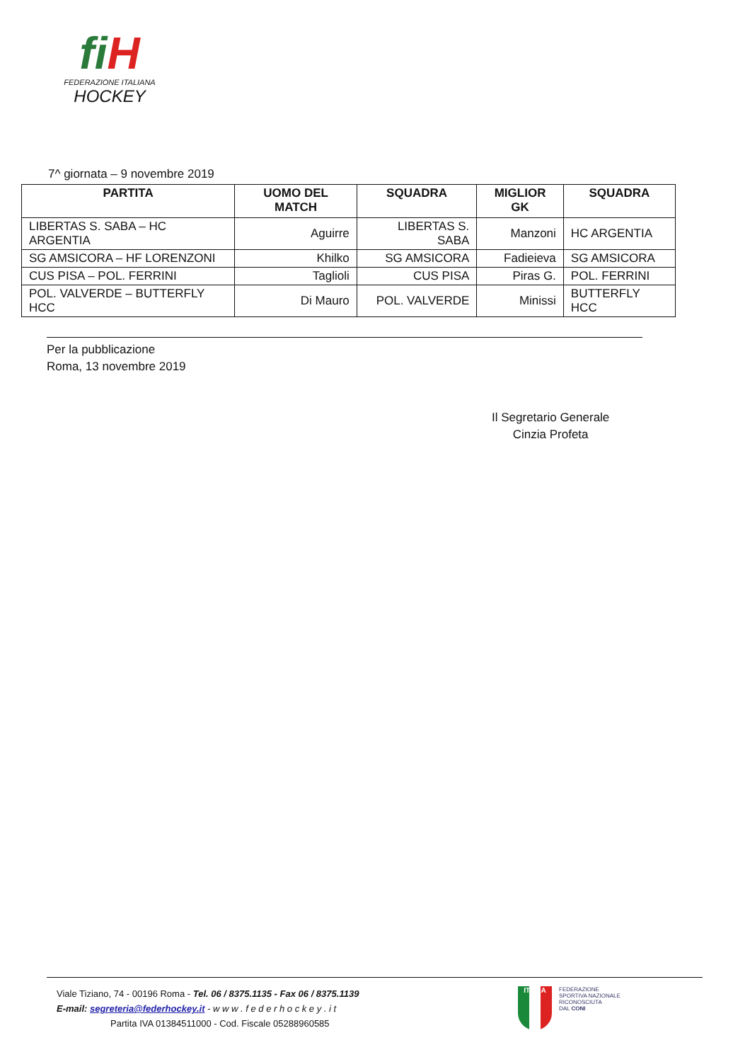fi H
FEDERAZIONE ITALIANA
HOCKEY
7^ giornata – 9 novembre 2019
| PARTITA | UOMO DEL MATCH | SQUADRA | MIGLIOR GK | SQUADRA |
| --- | --- | --- | --- | --- |
| LIBERTAS S. SABA – HC ARGENTIA | Aguirre | LIBERTAS S. SABA | Manzoni | HC ARGENTIA |
| SG AMSICORA – HF LORENZONI | Khilko | SG AMSICORA | Fadieieva | SG AMSICORA |
| CUS PISA – POL. FERRINI | Taglioli | CUS PISA | Piras G. | POL. FERRINI |
| POL. VALVERDE – BUTTERFLY HCC | Di Mauro | POL. VALVERDE | Minissi | BUTTERFLY HCC |
Per la pubblicazione
Roma, 13 novembre 2019
Il Segretario Generale
Cinzia Profeta
Viale Tiziano, 74 - 00196 Roma - Tel. 06 / 8375.1135 - Fax 06 / 8375.1139
E-mail: segreteria@federhockey.it - w w w . f e d e r h o c k e y . i t
Partita IVA 01384511000 - Cod. Fiscale 05288960585
ITALIA
FEDERAZIONE
SPORTIVA NAZIONALE
RICONOSCIUTA
DAL CONI